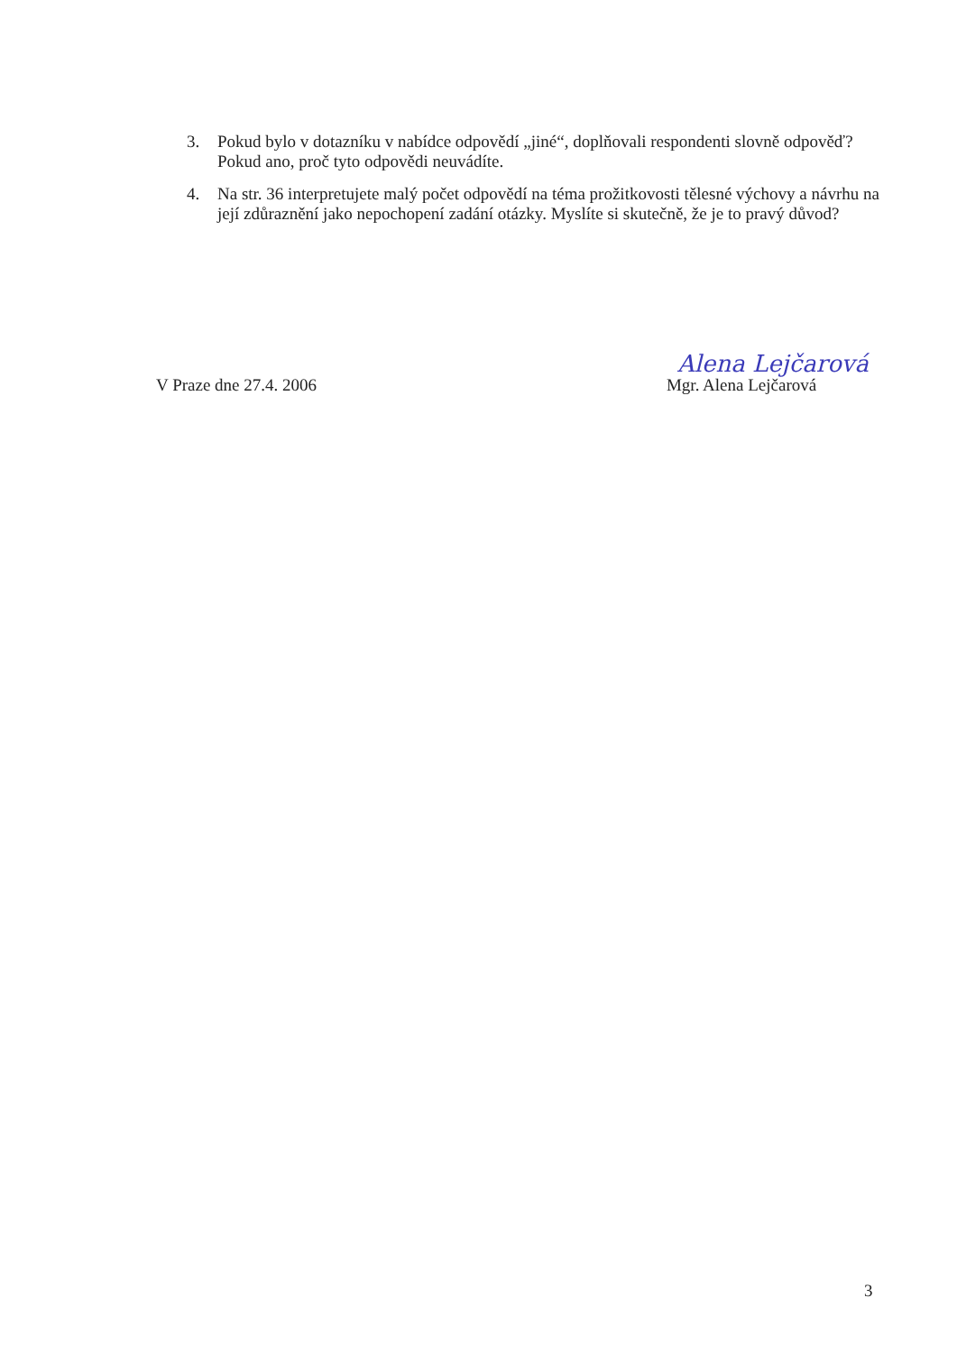3. Pokud bylo v dotazníku v nabídce odpovědí „jiné“, doplňovali respondenti slovně odpověď? Pokud ano, proč tyto odpovědi neuvádíte.
4. Na str. 36 interpretujete malý počet odpovědí na téma prožitkovosti tělesné výchovy a návrhu na její zdůraznění jako nepochopení zadání otázky. Myslíte si skutečně, že je to pravý důvod?
V Praze dne 27.4. 2006
Alena Lejčarová
Mgr. Alena Lejčarová
3